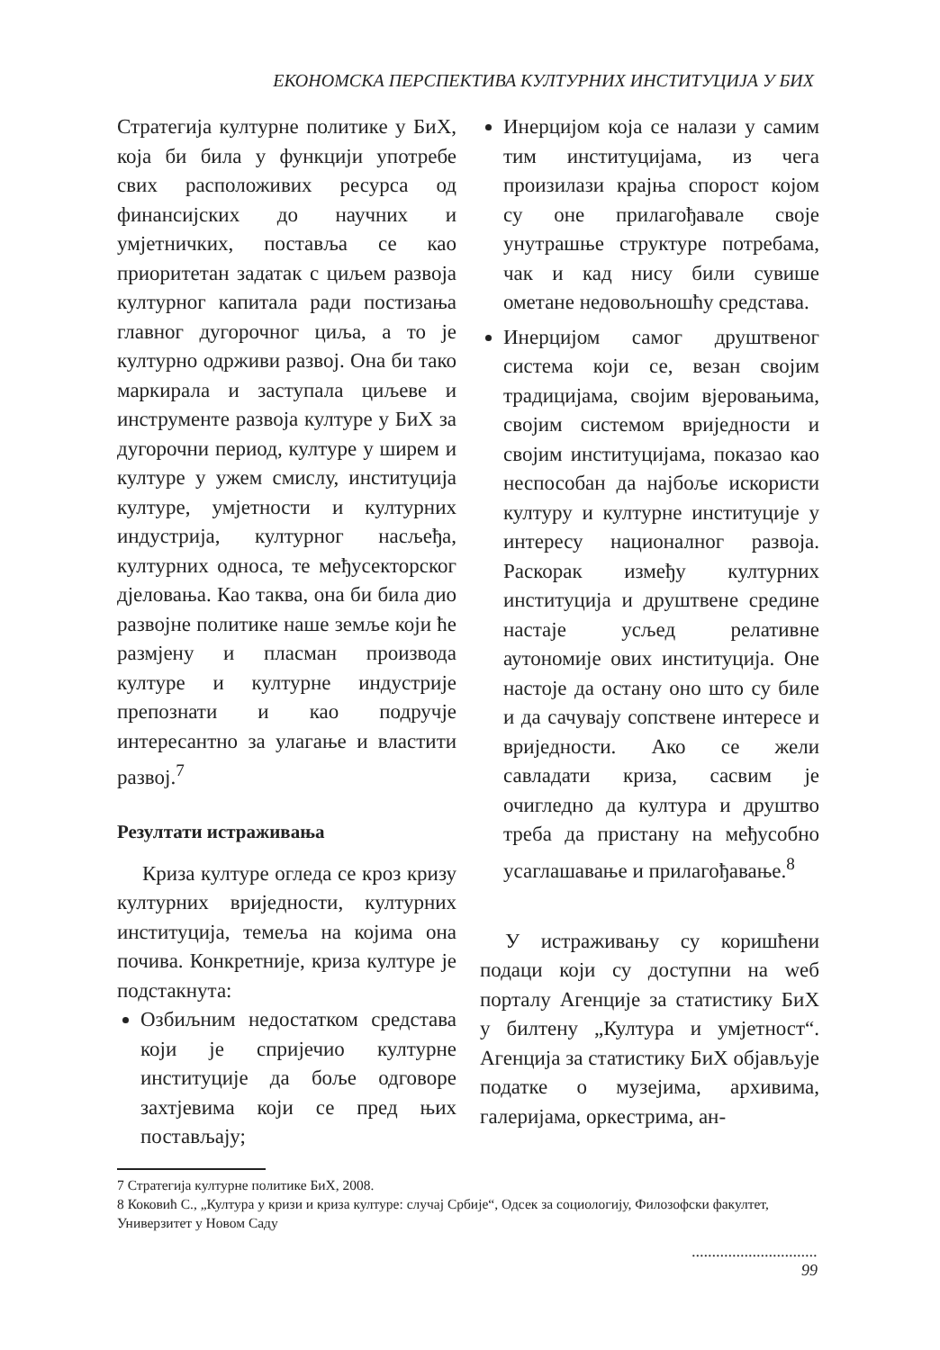ЕКОНОМСКА ПЕРСПЕКТИВА КУЛТУРНИХ ИНСТИТУЦИЈА У БИХ
Стратегија културне политике у БиХ, која би била у функцији употребе свих расположивих ресурса од финансијских до научних и умјетничких, поставља се као приоритетан задатак с циљем развоја културног капитала ради постизања главног дугорочног циља, а то је културно одрживи развој. Она би тако маркирала и заступала циљеве и инструменте развоја културе у БиХ за дугорочни период, културе у ширем и културе у ужем смислу, институција културе, умјетности и културних индустрија, културног насљеђа, културних односа, те међусекторског дјеловања. Као таква, она би била дио развојне политике наше земље који ће размјену и пласман производа културе и културне индустрије препознати и као подручје интересантно за улагање и властити развој.<sup>7</sup>
Резултати истраживања
Криза културе огледа се кроз кризу културних вриједности, културних институција, темеља на којима она почива. Конкретније, криза културе је подстакнута:
Озбиљним недостатком средстава који је спријечио културне институције да боље одговоре захтјевима који се пред њих постављају;
Инерцијом која се налази у самим тим институцијама, из чега произилази крајња спорост којом су оне прилагођавале своје унутрашње структуре потребама, чак и кад нису били сувише ометане недовољношћу средстава.
Инерцијом самог друштвеног система који се, везан својим традицијама, својим вјеровањима, својим системом вриједности и својим институцијама, показао као неспособан да најбоље искористи културу и културне институције у интересу националног развоја. Раскорак између културних институција и друштвене средине настаје усљед релативне аутономије ових институција. Оне настоје да остану оно што су биле и да сачувају сопствене интересе и вриједности. Ако се жели савладати криза, сасвим је очигледно да култура и друштво треба да пристану на међусобно усаглашавање и прилагођавање.<sup>8</sup>
У истраживању су коришћени подаци који су доступни на weб порталу Агенције за статистику БиХ у билтену „Култура и умјетност“. Агенција за статистику БиХ објављује податке о музејима, архивима, галеријама, оркестрима, ан-
7 Стратегија културне политике БиХ, 2008.
8 Коковић С., „Култура у кризи и криза културе: случај Србије“, Одсек за социологију, Филозофски факултет, Универзитет у Новом Саду
...............................
99